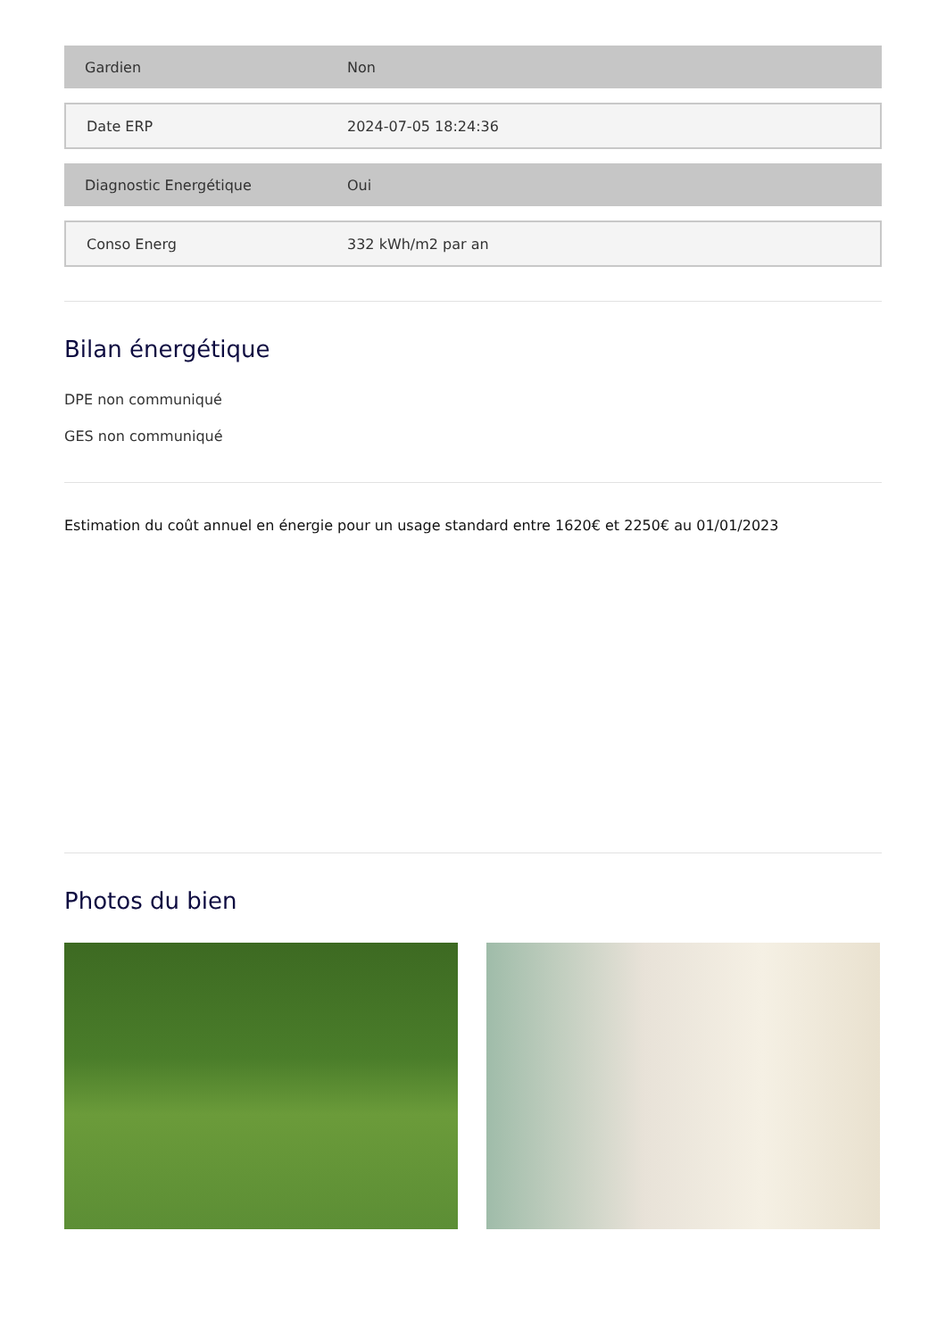| Gardien | Non |
| Date ERP | 2024-07-05 18:24:36 |
| Diagnostic Energétique | Oui |
| Conso Energ | 332 kWh/m2 par an |
Bilan énergétique
DPE non communiqué
GES non communiqué
Estimation du coût annuel en énergie pour un usage standard entre 1620€ et 2250€ au 01/01/2023
Photos du bien